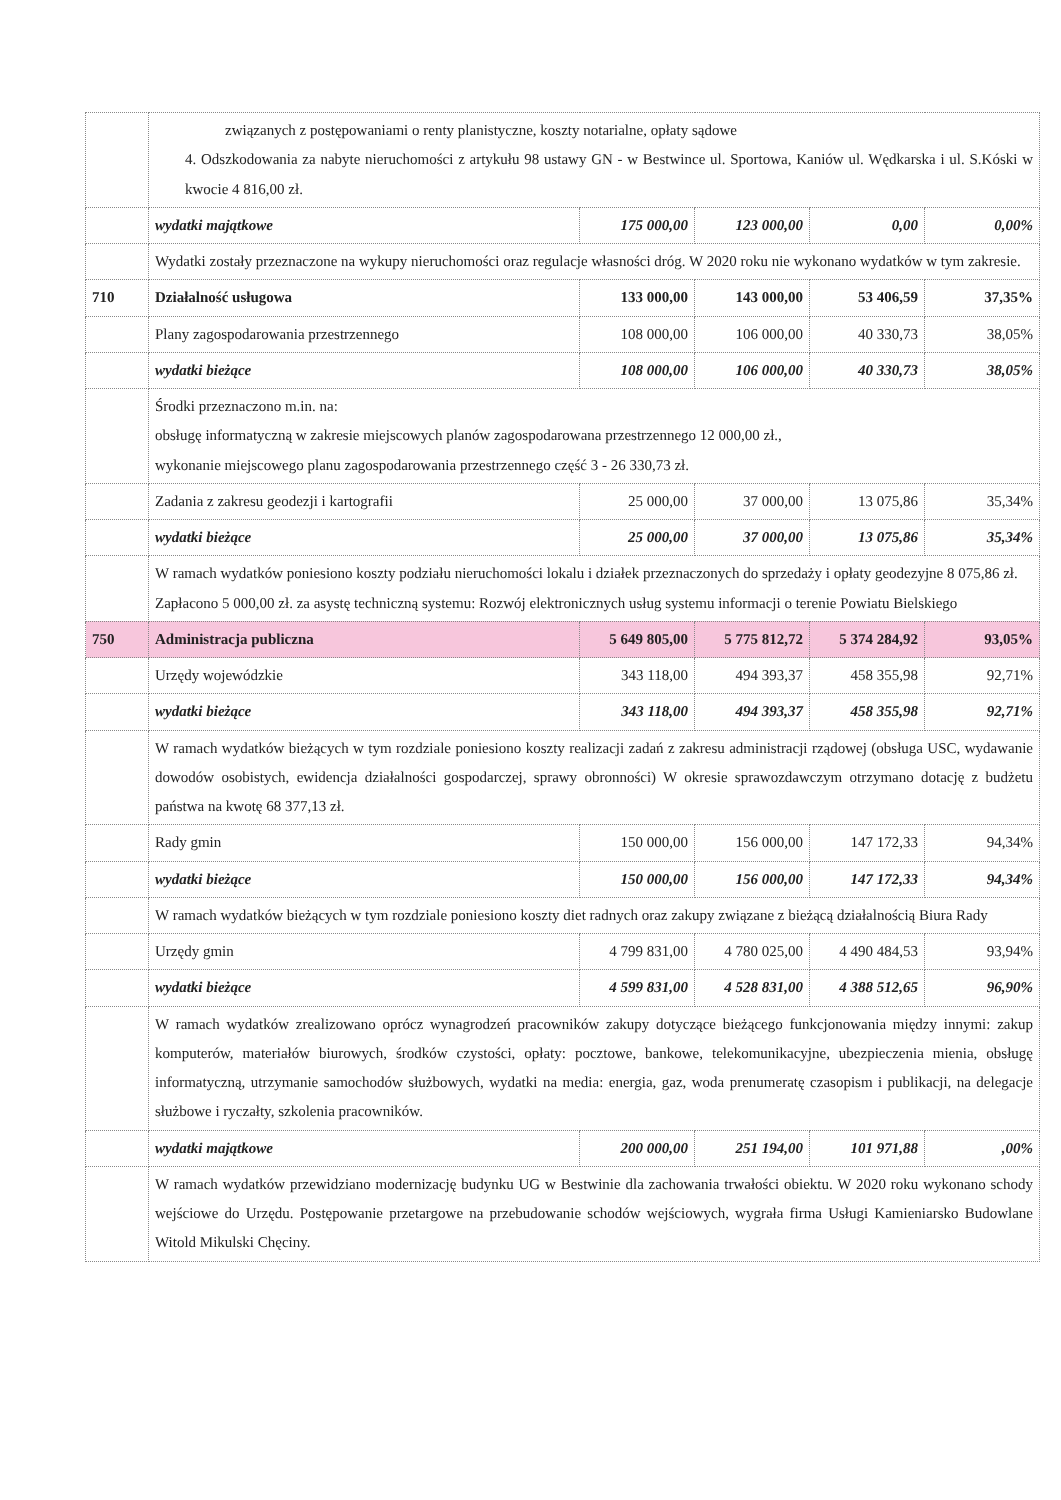| | związanych z postępowaniami o renty planistyczne, koszty notarialne, opłaty sądowe 4. Odszkodowania za nabyte nieruchomości z artykułu 98 ustawy GN - w Bestwince ul. Sportowa, Kaniów ul. Wędkarska i ul. S.Kóski w kwocie 4 816,00 zł. | | | | |
| | wydatki majątkowe | 175 000,00 | 123 000,00 | 0,00 | 0,00% |
| | Wydatki zostały przeznaczone na wykupy nieruchomości oraz regulacje własności dróg. W 2020 roku nie wykonano wydatków w tym zakresie. | | | | |
| 710 | Działalność usługowa | 133 000,00 | 143 000,00 | 53 406,59 | 37,35% |
| | Plany zagospodarowania przestrzennego | 108 000,00 | 106 000,00 | 40 330,73 | 38,05% |
| | wydatki bieżące | 108 000,00 | 106 000,00 | 40 330,73 | 38,05% |
| | Środki przeznaczono m.in. na: obsługę informatyczną w zakresie miejscowych planów zagospodarowana przestrzennego 12 000,00 zł., wykonanie miejscowego planu zagospodarowania przestrzennego część 3 - 26 330,73 zł. | | | | |
| | Zadania z zakresu geodezji i kartografii | 25 000,00 | 37 000,00 | 13 075,86 | 35,34% |
| | wydatki bieżące | 25 000,00 | 37 000,00 | 13 075,86 | 35,34% |
| | W ramach wydatków poniesiono koszty podziału nieruchomości lokalu i działek przeznaczonych do sprzedaży i opłaty geodezyjne 8 075,86 zł. Zapłacono 5 000,00 zł. za asystę techniczną systemu: Rozwój elektronicznych usług systemu informacji o terenie Powiatu Bielskiego | | | | |
| 750 | Administracja publiczna | 5 649 805,00 | 5 775 812,72 | 5 374 284,92 | 93,05% |
| | Urzędy wojewódzkie | 343 118,00 | 494 393,37 | 458 355,98 | 92,71% |
| | wydatki bieżące | 343 118,00 | 494 393,37 | 458 355,98 | 92,71% |
| | W ramach wydatków bieżących w tym rozdziale poniesiono koszty realizacji zadań z zakresu administracji rządowej (obsługa USC, wydawanie dowodów osobistych, ewidencja działalności gospodarczej, sprawy obronności) W okresie sprawozdawczym otrzymano dotację z budżetu państwa na kwotę 68 377,13 zł. | | | | |
| | Rady gmin | 150 000,00 | 156 000,00 | 147 172,33 | 94,34% |
| | wydatki bieżące | 150 000,00 | 156 000,00 | 147 172,33 | 94,34% |
| | W ramach wydatków bieżących w tym rozdziale poniesiono koszty diet radnych oraz zakupy związane z bieżącą działalnością Biura Rady | | | | |
| | Urzędy gmin | 4 799 831,00 | 4 780 025,00 | 4 490 484,53 | 93,94% |
| | wydatki bieżące | 4 599 831,00 | 4 528 831,00 | 4 388 512,65 | 96,90% |
| | W ramach wydatków zrealizowano oprócz wynagrodzeń pracowników zakupy dotyczące bieżącego funkcjonowania między innymi: zakup komputerów, materiałów biurowych, środków czystości, opłaty: pocztowe, bankowe, telekomunikacyjne, ubezpieczenia mienia, obsługę informatyczną, utrzymanie samochodów służbowych, wydatki na media: energia, gaz, woda prenumeratę czasopism i publikacji, na delegacje służbowe i ryczałty, szkolenia pracowników. | | | | |
| | wydatki majątkowe | 200 000,00 | 251 194,00 | 101 971,88 | ,00% |
| | W ramach wydatków przewidziano modernizację budynku UG w Bestwinie dla zachowania trwałości obiektu. W 2020 roku wykonano schody wejściowe do Urzędu. Postępowanie przetargowe na przebudowanie schodów wejściowych, wygrała firma Usługi Kamieniarsko Budowlane Witold Mikulski Chęciny. | | | | |